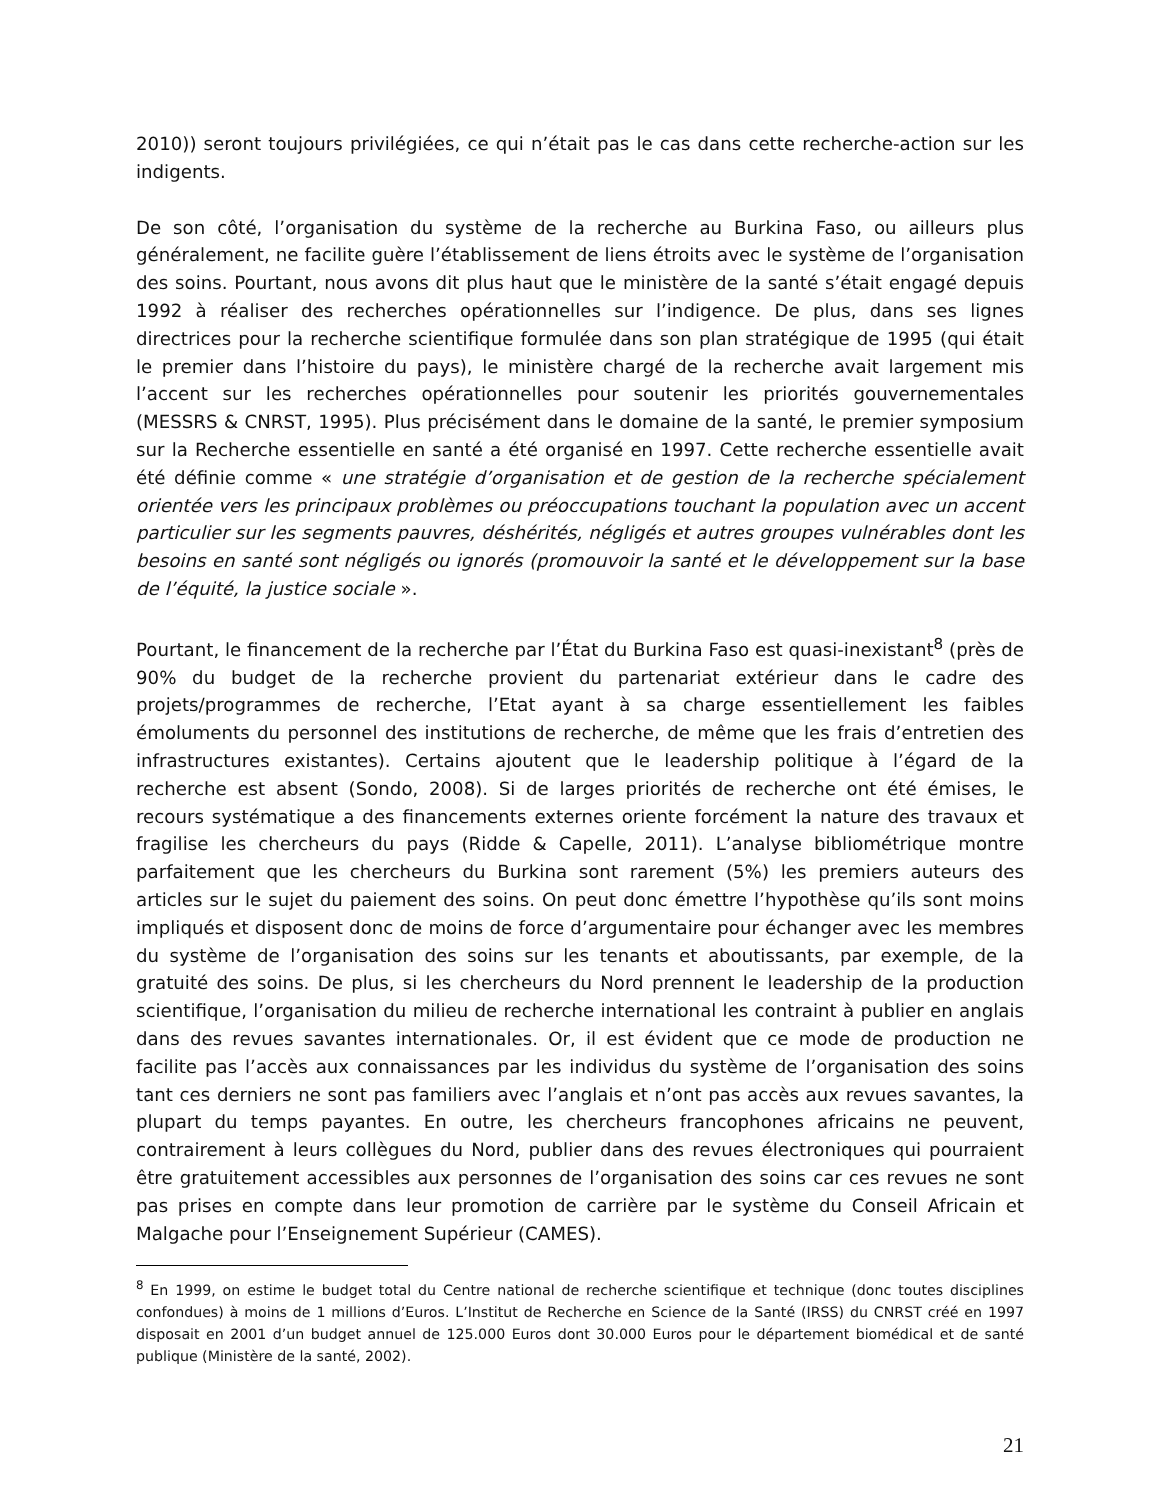2010)) seront toujours privilégiées, ce qui n’était pas le cas dans cette recherche-action sur les indigents.
De son côté, l’organisation du système de la recherche au Burkina Faso, ou ailleurs plus généralement, ne facilite guère l’établissement de liens étroits avec le système de l’organisation des soins. Pourtant, nous avons dit plus haut que le ministère de la santé s’était engagé depuis 1992 à réaliser des recherches opérationnelles sur l’indigence. De plus, dans ses lignes directrices pour la recherche scientifique formulée dans son plan stratégique de 1995 (qui était le premier dans l’histoire du pays), le ministère chargé de la recherche avait largement mis l’accent sur les recherches opérationnelles pour soutenir les priorités gouvernementales (MESSRS & CNRST, 1995). Plus précisément dans le domaine de la santé, le premier symposium sur la Recherche essentielle en santé a été organisé en 1997. Cette recherche essentielle avait été définie comme « une stratégie d’organisation et de gestion de la recherche spécialement orientée vers les principaux problèmes ou préoccupations touchant la population avec un accent particulier sur les segments pauvres, déshérités, négligés et autres groupes vulnérables dont les besoins en santé sont négligés ou ignorés (promouvoir la santé et le développement sur la base de l’équité, la justice sociale ».
Pourtant, le financement de la recherche par l’État du Burkina Faso est quasi-inexistant<sup>8</sup> (près de 90% du budget de la recherche provient du partenariat extérieur dans le cadre des projets/programmes de recherche, l’Etat ayant à sa charge essentiellement les faibles émoluments du personnel des institutions de recherche, de même que les frais d’entretien des infrastructures existantes). Certains ajoutent que le leadership politique à l’égard de la recherche est absent (Sondo, 2008). Si de larges priorités de recherche ont été émises, le recours systématique a des financements externes oriente forcément la nature des travaux et fragilise les chercheurs du pays (Ridde & Capelle, 2011). L’analyse bibliométrique montre parfaitement que les chercheurs du Burkina sont rarement (5%) les premiers auteurs des articles sur le sujet du paiement des soins. On peut donc émettre l’hypothèse qu’ils sont moins impliqués et disposent donc de moins de force d’argumentaire pour échanger avec les membres du système de l’organisation des soins sur les tenants et aboutissants, par exemple, de la gratuité des soins. De plus, si les chercheurs du Nord prennent le leadership de la production scientifique, l’organisation du milieu de recherche international les contraint à publier en anglais dans des revues savantes internationales. Or, il est évident que ce mode de production ne facilite pas l’accès aux connaissances par les individus du système de l’organisation des soins tant ces derniers ne sont pas familiers avec l’anglais et n’ont pas accès aux revues savantes, la plupart du temps payantes. En outre, les chercheurs francophones africains ne peuvent, contrairement à leurs collègues du Nord, publier dans des revues électroniques qui pourraient être gratuitement accessibles aux personnes de l’organisation des soins car ces revues ne sont pas prises en compte dans leur promotion de carrière par le système du Conseil Africain et Malgache pour l’Enseignement Supérieur (CAMES).
<sup>8</sup> En 1999, on estime le budget total du Centre national de recherche scientifique et technique (donc toutes disciplines confondues) à moins de 1 millions d’Euros. L’Institut de Recherche en Science de la Santé (IRSS) du CNRST créé en 1997 disposait en 2001 d’un budget annuel de 125.000 Euros dont 30.000 Euros pour le département biomédical et de santé publique (Ministère de la santé, 2002).
21